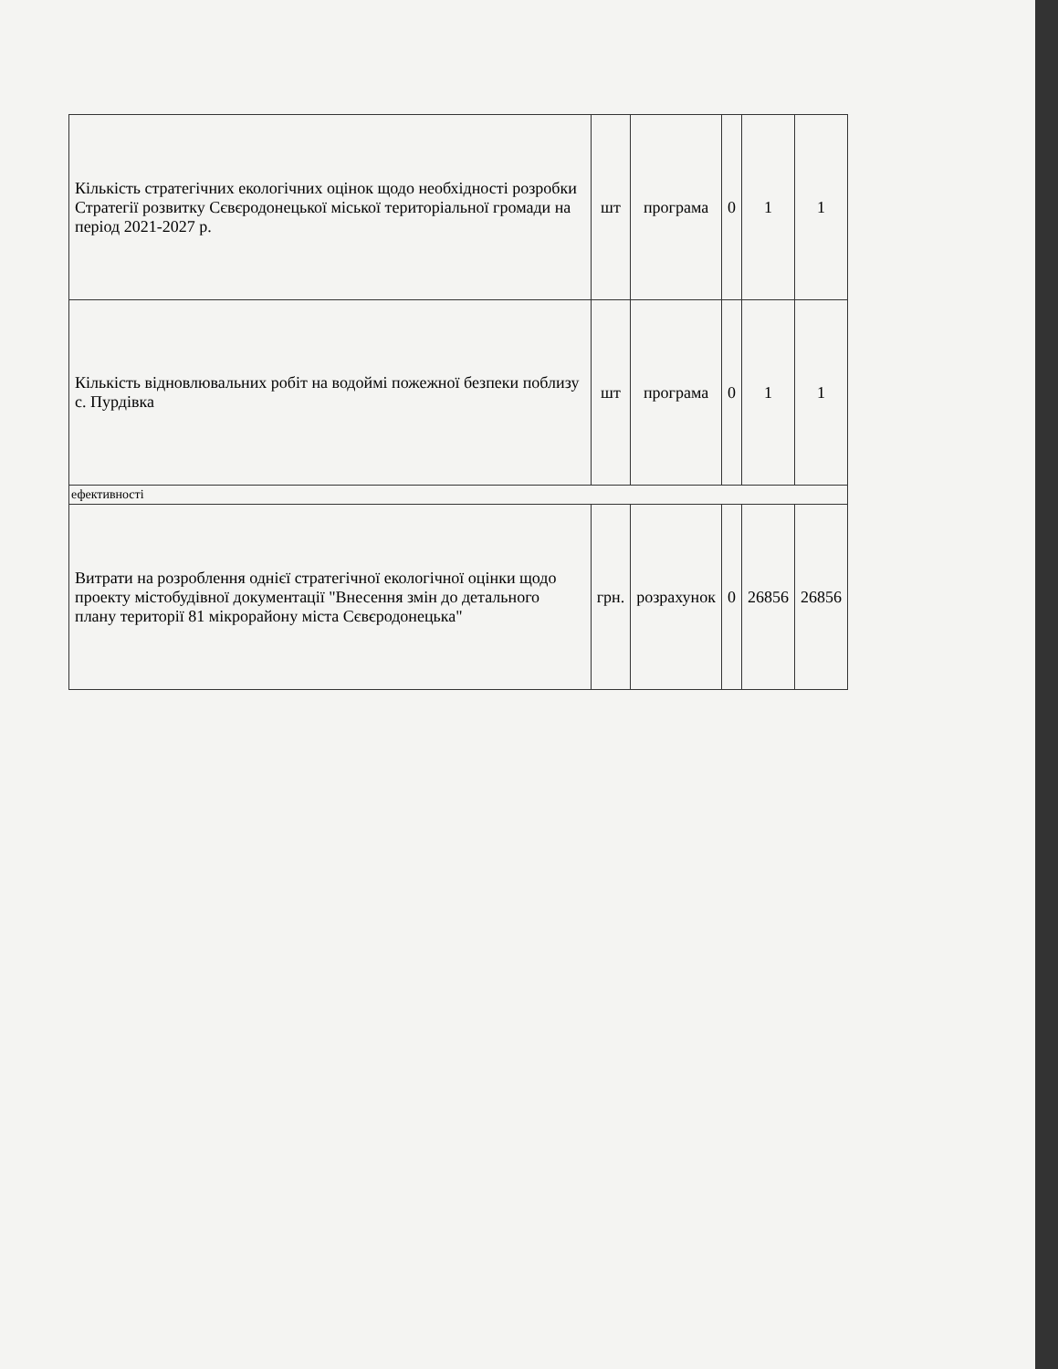| Кількість стратегічних екологічних оцінок щодо необхідності розробки Стратегії розвитку Сєвєродонецької міської територіальної громади на період 2021-2027 р. | шт | програма | 0 | 1 | 1 |
| Кількість відновлювальних робіт на водоймі пожежної безпеки поблизу с. Пурдівка | шт | програма | 0 | 1 | 1 |
| ефективності | | | | | |
| Витрати на розроблення однієї стратегічної екологічної оцінки щодо проекту містобудівної документації "Внесення змін до детального плану території 81 мікрорайону міста Сєвєродонецька" | грн. | розрахунок | 0 | 26856 | 26856 |